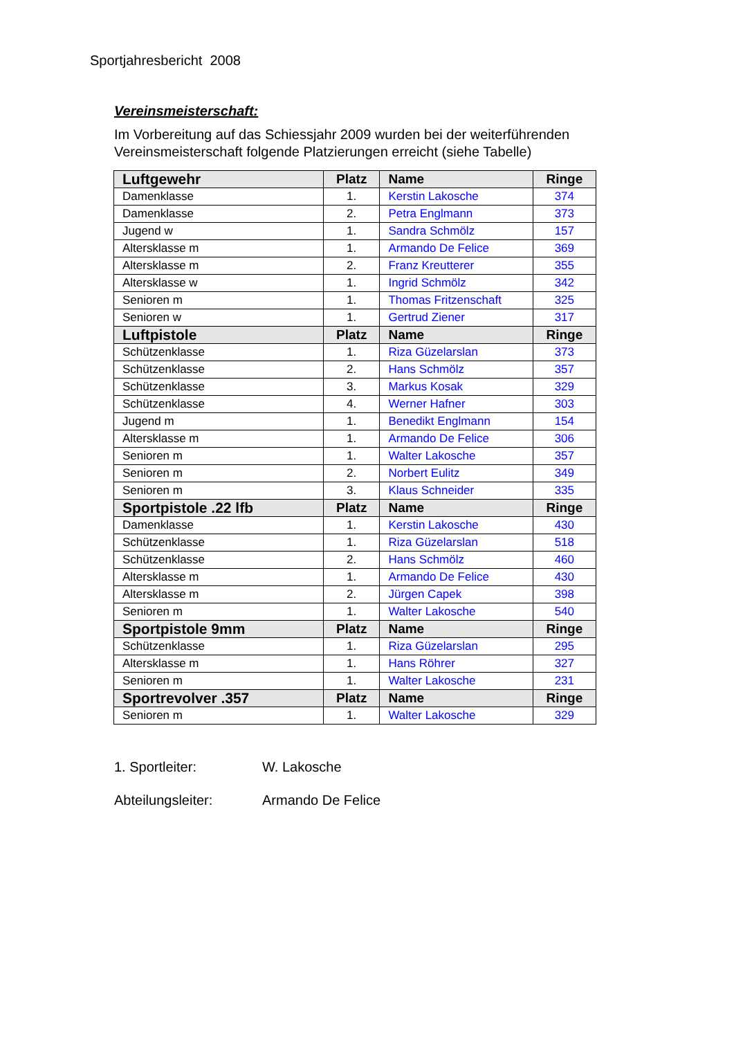Sportjahresbericht 2008
Vereinsmeisterschaft:
Im Vorbereitung auf das Schiessjahr 2009 wurden bei der weiterführenden Vereinsmeisterschaft folgende Platzierungen erreicht (siehe Tabelle)
| Luftgewehr | Platz | Name | Ringe |
| --- | --- | --- | --- |
| Damenklasse | 1. | Kerstin Lakosche | 374 |
| Damenklasse | 2. | Petra Englmann | 373 |
| Jugend w | 1. | Sandra Schmölz | 157 |
| Altersklasse m | 1. | Armando De Felice | 369 |
| Altersklasse m | 2. | Franz Kreutterer | 355 |
| Altersklasse w | 1. | Ingrid Schmölz | 342 |
| Senioren m | 1. | Thomas Fritzenschaft | 325 |
| Senioren w | 1. | Gertrud Ziener | 317 |
| Luftpistole | Platz | Name | Ringe |
| Schützenklasse | 1. | Riza Güzelarslan | 373 |
| Schützenklasse | 2. | Hans Schmölz | 357 |
| Schützenklasse | 3. | Markus Kosak | 329 |
| Schützenklasse | 4. | Werner Hafner | 303 |
| Jugend m | 1. | Benedikt Englmann | 154 |
| Altersklasse m | 1. | Armando De Felice | 306 |
| Senioren m | 1. | Walter Lakosche | 357 |
| Senioren m | 2. | Norbert Eulitz | 349 |
| Senioren m | 3. | Klaus Schneider | 335 |
| Sportpistole .22 lfb | Platz | Name | Ringe |
| Damenklasse | 1. | Kerstin Lakosche | 430 |
| Schützenklasse | 1. | Riza Güzelarslan | 518 |
| Schützenklasse | 2. | Hans Schmölz | 460 |
| Altersklasse m | 1. | Armando De Felice | 430 |
| Altersklasse m | 2. | Jürgen Capek | 398 |
| Senioren m | 1. | Walter Lakosche | 540 |
| Sportpistole 9mm | Platz | Name | Ringe |
| Schützenklasse | 1. | Riza Güzelarslan | 295 |
| Altersklasse m | 1. | Hans Röhrer | 327 |
| Senioren m | 1. | Walter Lakosche | 231 |
| Sportrevolver .357 | Platz | Name | Ringe |
| Senioren m | 1. | Walter Lakosche | 329 |
1. Sportleiter: W. Lakosche
Abteilungsleiter: Armando De Felice